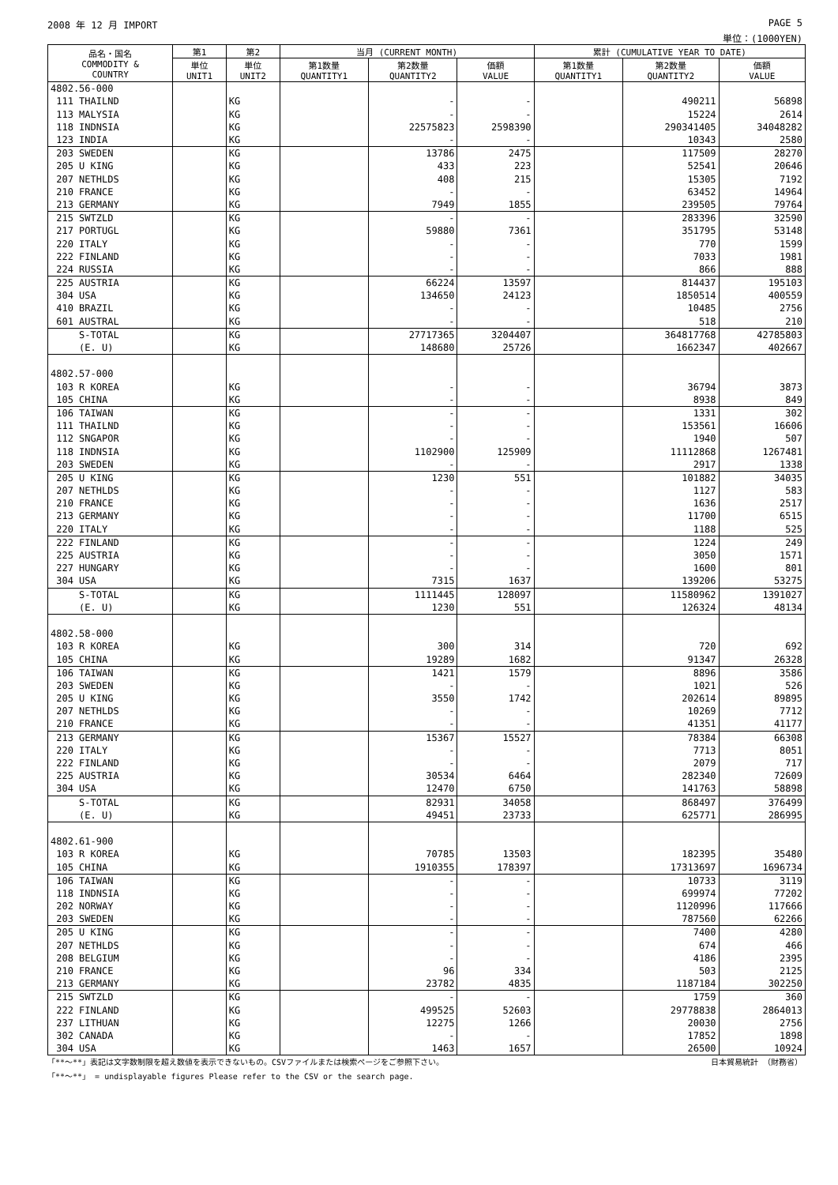2008 年 12 月 IMPORT PAGE 5
単位：(1000YEN)
| 品名・国名 COMMODITY & COUNTRY | 第1 | 第2 | 当月 (CURRENT MONTH) | | | 累計 (CUMULATIVE YEAR TO DATE) | | |
| --- | --- | --- | --- | --- | --- | --- | --- | --- |
| | 単位 UNIT1 | 単位 UNIT2 | 第1数量 QUANTITY1 | 第2数量 QUANTITY2 | 価額 VALUE | 第1数量 QUANTITY1 | 第2数量 QUANTITY2 | 価額 VALUE |
| 4802.56-000 | | | | | | | | |
| 111 THAILND | | KG | | - | - | | 490211 | 56898 |
| 113 MALYSIA | | KG | | - | - | | 15224 | 2614 |
| 118 INDNSIA | | KG | | 22575823 | 2598390 | | 290341405 | 34048282 |
| 123 INDIA | | KG | | - | - | | 10343 | 2580 |
| 203 SWEDEN | | KG | | 13786 | 2475 | | 117509 | 28270 |
| 205 U KING | | KG | | 433 | 223 | | 52541 | 20646 |
| 207 NETHLDS | | KG | | 408 | 215 | | 15305 | 7192 |
| 210 FRANCE | | KG | | - | - | | 63452 | 14964 |
| 213 GERMANY | | KG | | 7949 | 1855 | | 239505 | 79764 |
| 215 SWTZLD | | KG | | - | - | | 283396 | 32590 |
| 217 PORTUGL | | KG | | 59880 | 7361 | | 351795 | 53148 |
| 220 ITALY | | KG | | - | - | | 770 | 1599 |
| 222 FINLAND | | KG | | - | - | | 7033 | 1981 |
| 224 RUSSIA | | KG | | - | - | | 866 | 888 |
| 225 AUSTRIA | | KG | | 66224 | 13597 | | 814437 | 195103 |
| 304 USA | | KG | | 134650 | 24123 | | 1850514 | 400559 |
| 410 BRAZIL | | KG | | - | - | | 10485 | 2756 |
| 601 AUSTRAL | | KG | | - | - | | 518 | 210 |
| S-TOTAL | | KG | | 27717365 | 3204407 | | 364817768 | 42785803 |
| (E. U) | | KG | | 148680 | 25726 | | 1662347 | 402667 |
| 4802.57-000 | | | | | | | | |
| 103 R KOREA | | KG | | - | - | | 36794 | 3873 |
| 105 CHINA | | KG | | - | - | | 8938 | 849 |
| 106 TAIWAN | | KG | | - | - | | 1331 | 302 |
| 111 THAILND | | KG | | - | - | | 153561 | 16606 |
| 112 SNGAPOR | | KG | | - | - | | 1940 | 507 |
| 118 INDNSIA | | KG | | 1102900 | 125909 | | 11112868 | 1267481 |
| 203 SWEDEN | | KG | | - | - | | 2917 | 1338 |
| 205 U KING | | KG | | 1230 | 551 | | 101882 | 34035 |
| 207 NETHLDS | | KG | | - | - | | 1127 | 583 |
| 210 FRANCE | | KG | | - | - | | 1636 | 2517 |
| 213 GERMANY | | KG | | - | - | | 11700 | 6515 |
| 220 ITALY | | KG | | - | - | | 1188 | 525 |
| 222 FINLAND | | KG | | - | - | | 1224 | 249 |
| 225 AUSTRIA | | KG | | - | - | | 3050 | 1571 |
| 227 HUNGARY | | KG | | - | - | | 1600 | 801 |
| 304 USA | | KG | | 7315 | 1637 | | 139206 | 53275 |
| S-TOTAL | | KG | | 1111445 | 128097 | | 11580962 | 1391027 |
| (E. U) | | KG | | 1230 | 551 | | 126324 | 48134 |
| 4802.58-000 | | | | | | | | |
| 103 R KOREA | | KG | | 300 | 314 | | 720 | 692 |
| 105 CHINA | | KG | | 19289 | 1682 | | 91347 | 26328 |
| 106 TAIWAN | | KG | | 1421 | 1579 | | 8896 | 3586 |
| 203 SWEDEN | | KG | | - | - | | 1021 | 526 |
| 205 U KING | | KG | | 3550 | 1742 | | 202614 | 89895 |
| 207 NETHLDS | | KG | | - | - | | 10269 | 7712 |
| 210 FRANCE | | KG | | - | - | | 41351 | 41177 |
| 213 GERMANY | | KG | | 15367 | 15527 | | 78384 | 66308 |
| 220 ITALY | | KG | | - | - | | 7713 | 8051 |
| 222 FINLAND | | KG | | - | - | | 2079 | 717 |
| 225 AUSTRIA | | KG | | 30534 | 6464 | | 282340 | 72609 |
| 304 USA | | KG | | 12470 | 6750 | | 141763 | 58898 |
| S-TOTAL | | KG | | 82931 | 34058 | | 868497 | 376499 |
| (E. U) | | KG | | 49451 | 23733 | | 625771 | 286995 |
| 4802.61-900 | | | | | | | | |
| 103 R KOREA | | KG | | 70785 | 13503 | | 182395 | 35480 |
| 105 CHINA | | KG | | 1910355 | 178397 | | 17313697 | 1696734 |
| 106 TAIWAN | | KG | | - | - | | 10733 | 3119 |
| 118 INDNSIA | | KG | | - | - | | 699974 | 77202 |
| 202 NORWAY | | KG | | - | - | | 1120996 | 117666 |
| 203 SWEDEN | | KG | | - | - | | 787560 | 62266 |
| 205 U KING | | KG | | - | - | | 7400 | 4280 |
| 207 NETHLDS | | KG | | - | - | | 674 | 466 |
| 208 BELGIUM | | KG | | - | - | | 4186 | 2395 |
| 210 FRANCE | | KG | | 96 | 334 | | 503 | 2125 |
| 213 GERMANY | | KG | | 23782 | 4835 | | 1187184 | 302250 |
| 215 SWTZLD | | KG | | - | - | | 1759 | 360 |
| 222 FINLAND | | KG | | 499525 | 52603 | | 29778838 | 2864013 |
| 237 LITHUAN | | KG | | 12275 | 1266 | | 20030 | 2756 |
| 302 CANADA | | KG | | - | - | | 17852 | 1898 |
| 304 USA | | KG | | 1463 | 1657 | | 26500 | 10924 |
「**～**」表記は文字数制限を超え数値を表示できないもの。CSVファイルまたは検索ページをご参照下さい。 日本貿易統計 （財務省）
「**～**」 = undisplayable figures Please refer to the CSV or the search page.